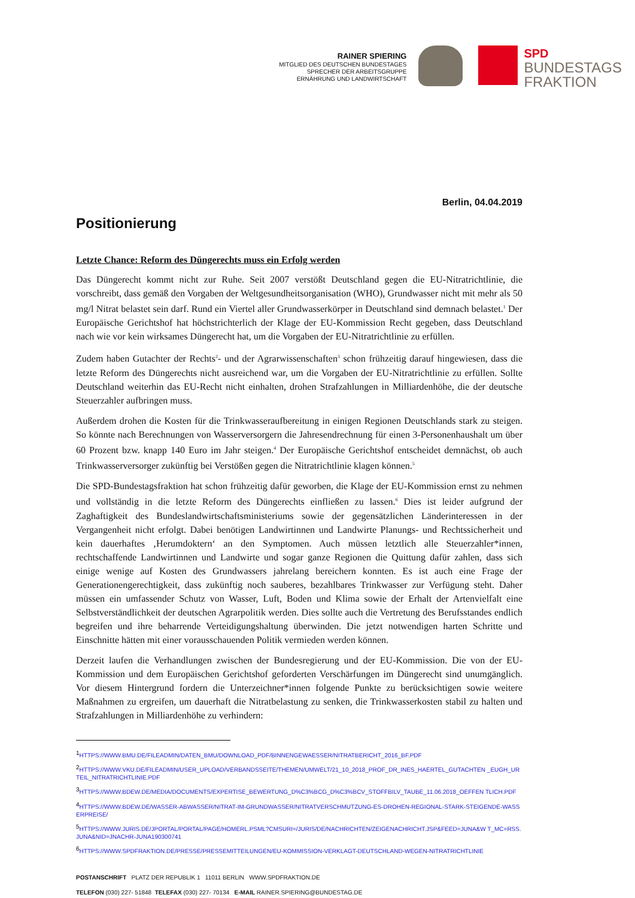RAINER SPIERING
MITGLIED DES DEUTSCHEN BUNDESTAGES
SPRECHER DER ARBEITSGRUPPE
ERNÄHRUNG UND LANDWIRTSCHAFT
SPD
BUNDESTAGS
FRAKTION
Berlin, 04.04.2019
Positionierung
Letzte Chance: Reform des Düngerechts muss ein Erfolg werden
Das Düngerecht kommt nicht zur Ruhe. Seit 2007 verstößt Deutschland gegen die EU-Nitratrichtlinie, die vorschreibt, dass gemäß den Vorgaben der Weltgesundheitsorganisation (WHO), Grundwasser nicht mit mehr als 50 mg/l Nitrat belastet sein darf. Rund ein Viertel aller Grundwasserkörper in Deutschland sind demnach belastet.<sup>1</sup> Der Europäische Gerichtshof hat höchstrichterlich der Klage der EU-Kommission Recht gegeben, dass Deutschland nach wie vor kein wirksames Düngerecht hat, um die Vorgaben der EU-Nitratrichtlinie zu erfüllen.
Zudem haben Gutachter der Rechts<sup>2</sup>- und der Agrarwissenschaften<sup>3</sup> schon frühzeitig darauf hingewiesen, dass die letzte Reform des Düngerechts nicht ausreichend war, um die Vorgaben der EU-Nitratrichtlinie zu erfüllen. Sollte Deutschland weiterhin das EU-Recht nicht einhalten, drohen Strafzahlungen in Milliardenhöhe, die der deutsche Steuerzahler aufbringen muss.
Außerdem drohen die Kosten für die Trinkwasseraufbereitung in einigen Regionen Deutschlands stark zu steigen. So könnte nach Berechnungen von Wasserversorgern die Jahresendrechnung für einen 3-Personenhaushalt um über 60 Prozent bzw. knapp 140 Euro im Jahr steigen.<sup>4</sup> Der Europäische Gerichtshof entscheidet demnächst, ob auch Trinkwasserversorger zukünftig bei Verstößen gegen die Nitratrichtlinie klagen können.<sup>5</sup>
Die SPD-Bundestagsfraktion hat schon frühzeitig dafür geworben, die Klage der EU-Kommission ernst zu nehmen und vollständig in die letzte Reform des Düngerechts einfließen zu lassen.<sup>6</sup> Dies ist leider aufgrund der Zaghaftigkeit des Bundeslandwirtschaftsministeriums sowie der gegensätzlichen Länderinteressen in der Vergangenheit nicht erfolgt. Dabei benötigen Landwirtinnen und Landwirte Planungs- und Rechtssicherheit und kein dauerhaftes ‚Herumdoktern‘ an den Symptomen. Auch müssen letztlich alle Steuerzahler*innen, rechtschaffende Landwirtinnen und Landwirte und sogar ganze Regionen die Quittung dafür zahlen, dass sich einige wenige auf Kosten des Grundwassers jahrelang bereichern konnten. Es ist auch eine Frage der Generationengerechtigkeit, dass zukünftig noch sauberes, bezahlbares Trinkwasser zur Verfügung steht. Daher müssen ein umfassender Schutz von Wasser, Luft, Boden und Klima sowie der Erhalt der Artenvielfalt eine Selbstverständlichkeit der deutschen Agrarpolitik werden. Dies sollte auch die Vertretung des Berufsstandes endlich begreifen und ihre beharrende Verteidigungshaltung überwinden. Die jetzt notwendigen harten Schritte und Einschnitte hätten mit einer vorausschauenden Politik vermieden werden können.
Derzeit laufen die Verhandlungen zwischen der Bundesregierung und der EU-Kommission. Die von der EU-Kommission und dem Europäischen Gerichtshof geforderten Verschärfungen im Düngerecht sind unumgänglich. Vor diesem Hintergrund fordern die Unterzeichner*innen folgende Punkte zu berücksichtigen sowie weitere Maßnahmen zu ergreifen, um dauerhaft die Nitratbelastung zu senken, die Trinkwasserkosten stabil zu halten und Strafzahlungen in Milliardenhöhe zu verhindern:
<sup>1</sup>HTTPS://WWW.BMU.DE/FILEADMIN/DATEN_BMU/DOWNLOAD_PDF/BINNENGEWAESSER/NITRATBERICHT_2016_BF.PDF
<sup>2</sup>HTTPS://WWW.VKU.DE/FILEADMIN/USER_UPLOAD/VERBANDSSEITE/THEMEN/UMWELT/21_10_2018_PROF_DR_INES_HAERTEL_GUTACHTEN _EUGH_URTEIL_NITRATRICHTLINIE.PDF
<sup>3</sup>HTTPS://WWW.BDEW.DE/MEDIA/DOCUMENTS/EXPERTISE_BEWERTUNG_D%C3%BCG_D%C3%BCV_STOFFBILV_TAUBE_11.06.2018_OEFFEN TLICH.PDF
<sup>4</sup>HTTPS://WWW.BDEW.DE/WASSER-ABWASSER/NITRAT-IM-GRUNDWASSER/NITRATVERSCHMUTZUNG-ES-DROHEN-REGIONAL-STARK-STEIGENDE-WASSERPREISE/
<sup>5</sup>HTTPS://WWW.JURIS.DE/JPORTAL/PORTAL/PAGE/HOMERL.PSML?CMSURI=/JURIS/DE/NACHRICHTEN/ZEIGENACHRICHT.JSP&FEED=JUNA&W T_MC=RSS.JUNA&NID=JNACHR-JUNA190300741
<sup>6</sup>HTTPS://WWW.SPDFRAKTION.DE/PRESSE/PRESSEMITTEILUNGEN/EU-KOMMISSION-VERKLAGT-DEUTSCHLAND-WEGEN-NITRATRICHTLINIE
POSTANSCHRIFT PLATZ DER REPUBLIK 1 11011 BERLIN WWW.SPDFRAKTION.DE
TELEFON (030) 227- 51848 TELEFAX (030) 227- 70134 E-MAIL RAINER.SPIERING@BUNDESTAG.DE